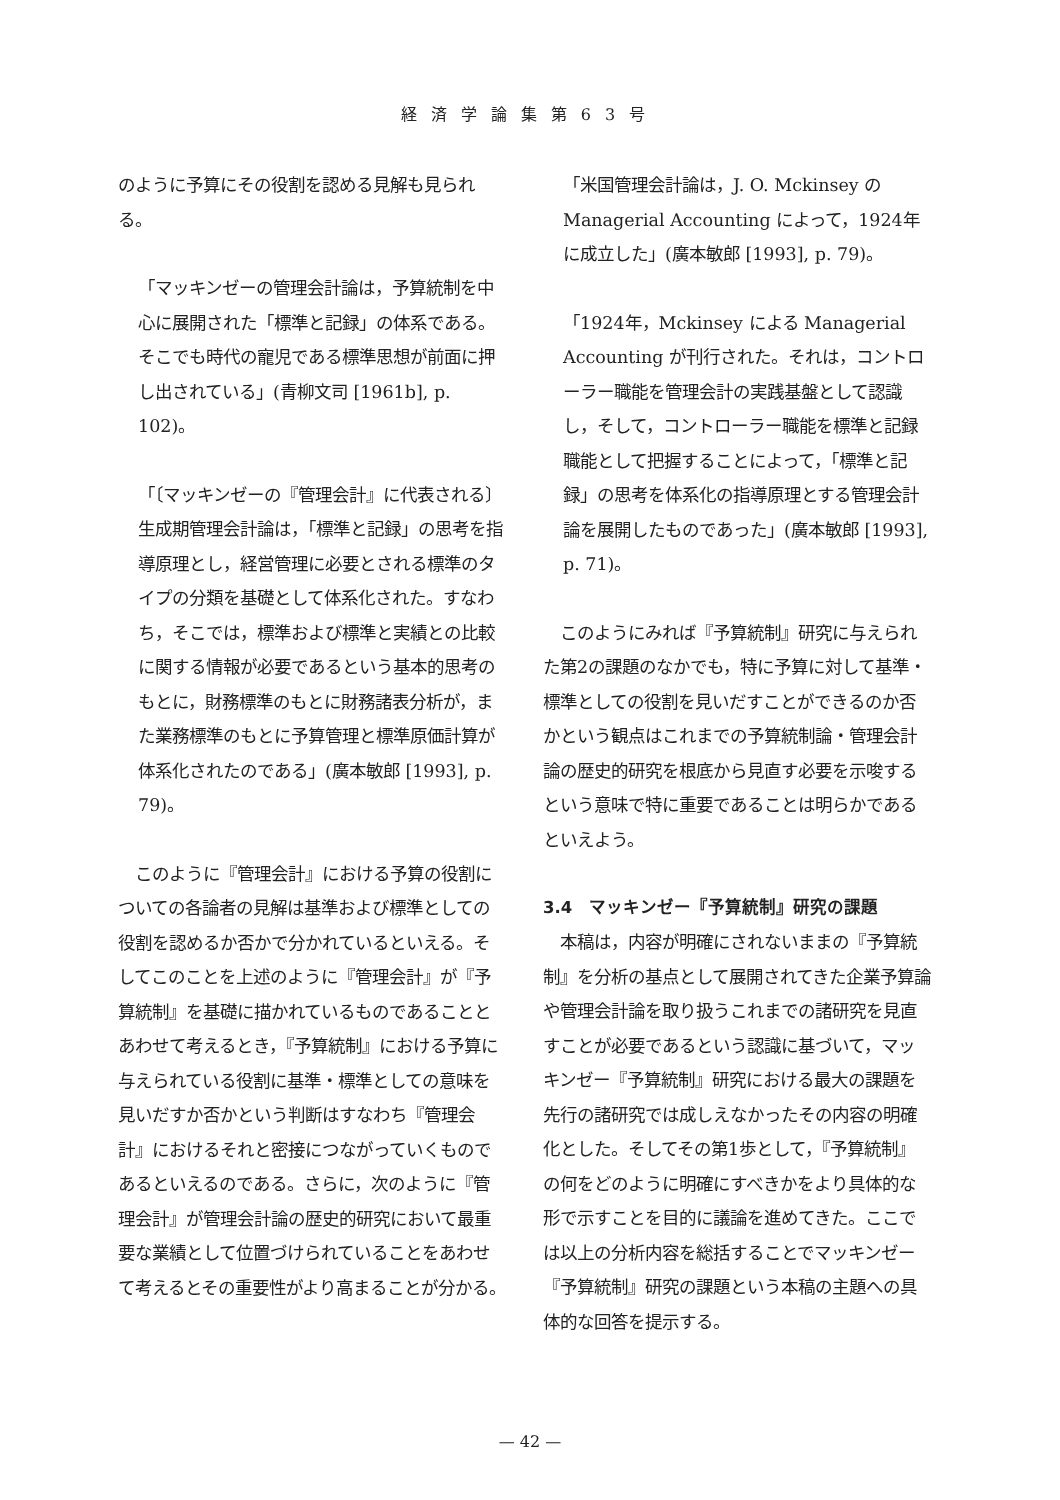経済学論集第63号
のように予算にその役割を認める見解も見られる。
「マッキンゼーの管理会計論は，予算統制を中心に展開された「標準と記録」の体系である。そこでも時代の寵児である標準思想が前面に押し出されている」(青柳文司 [1961b], p. 102)。
「〔マッキンゼーの『管理会計』に代表される〕生成期管理会計論は，「標準と記録」の思考を指導原理とし，経営管理に必要とされる標準のタイプの分類を基礎として体系化された。すなわち，そこでは，標準および標準と実績との比較に関する情報が必要であるという基本的思考のもとに，財務標準のもとに財務諸表分析が，また業務標準のもとに予算管理と標準原価計算が体系化されたのである」(廣本敏郎 [1993], p. 79)。
　このように『管理会計』における予算の役割についての各論者の見解は基準および標準としての役割を認めるか否かで分かれているといえる。そしてこのことを上述のように『管理会計』が『予算統制』を基礎に描かれているものであることとあわせて考えるとき，『予算統制』における予算に与えられている役割に基準・標準としての意味を見いだすか否かという判断はすなわち『管理会計』におけるそれと密接につながっていくものであるといえるのである。さらに，次のように『管理会計』が管理会計論の歴史的研究において最重要な業績として位置づけられていることをあわせて考えるとその重要性がより高まることが分かる。
「米国管理会計論は，J. O. Mckinsey の Managerial Accounting によって，1924年に成立した」(廣本敏郎 [1993], p. 79)。
「1924年，Mckinsey による Managerial Accounting が刊行された。それは，コントローラー職能を管理会計の実践基盤として認識し，そして，コントローラー職能を標準と記録職能として把握することによって，「標準と記録」の思考を体系化の指導原理とする管理会計論を展開したものであった」(廣本敏郎 [1993], p. 71)。
　このようにみれば『予算統制』研究に与えられた第2の課題のなかでも，特に予算に対して基準・標準としての役割を見いだすことができるのか否かという観点はこれまでの予算統制論・管理会計論の歴史的研究を根底から見直す必要を示唆するという意味で特に重要であることは明らかであるといえよう。
3.4　マッキンゼー『予算統制』研究の課題
　本稿は，内容が明確にされないままの『予算統制』を分析の基点として展開されてきた企業予算論や管理会計論を取り扱うこれまでの諸研究を見直すことが必要であるという認識に基づいて，マッキンゼー『予算統制』研究における最大の課題を先行の諸研究では成しえなかったその内容の明確化とした。そしてその第1歩として，『予算統制』の何をどのように明確にすべきかをより具体的な形で示すことを目的に議論を進めてきた。ここでは以上の分析内容を総括することでマッキンゼー『予算統制』研究の課題という本稿の主題への具体的な回答を提示する。
— 42 —